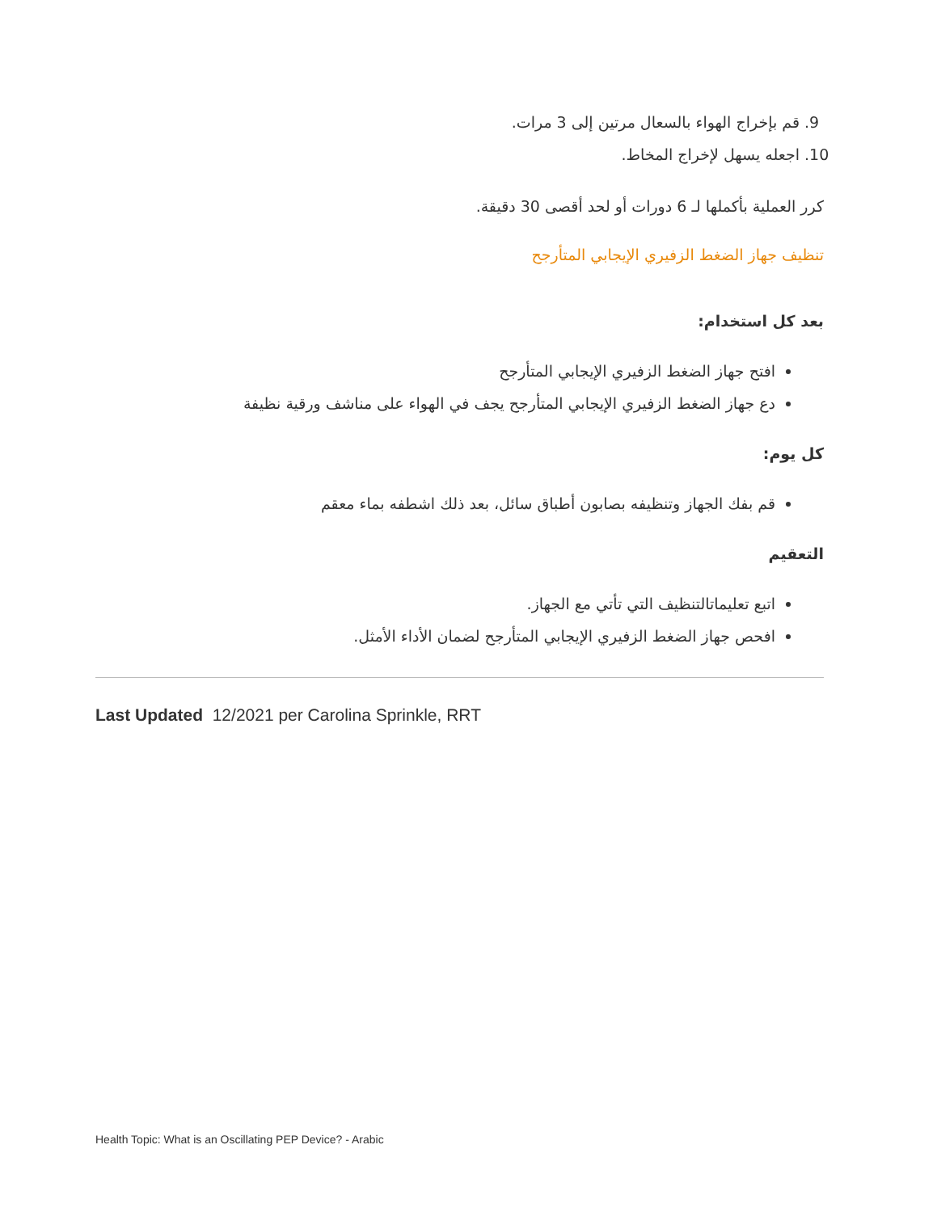9. قم بإخراج الهواء بالسعال مرتين إلى 3 مرات.
10. اجعله يسهل لإخراج المخاط.
كرر العملية بأكملها لـ 6 دورات أو لحد أقصى 30 دقيقة.
تنظيف جهاز الضغط الزفيري الإيجابي المتأرجح
بعد كل استخدام:
افتح جهاز الضغط الزفيري الإيجابي المتأرجح
دع جهاز الضغط الزفيري الإيجابي المتأرجح يجف في الهواء على مناشف ورقية نظيفة
كل يوم:
قم بفك الجهاز وتنظيفه بصابون أطباق سائل، بعد ذلك اشطفه بماء معقم
التعقيم
اتبع تعليماتالتنظيف التي تأتي مع الجهاز.
افحص جهاز الضغط الزفيري الإيجابي المتأرجح لضمان الأداء الأمثل.
Last Updated 12/2021 per Carolina Sprinkle, RRT
Health Topic: What is an Oscillating PEP Device? - Arabic